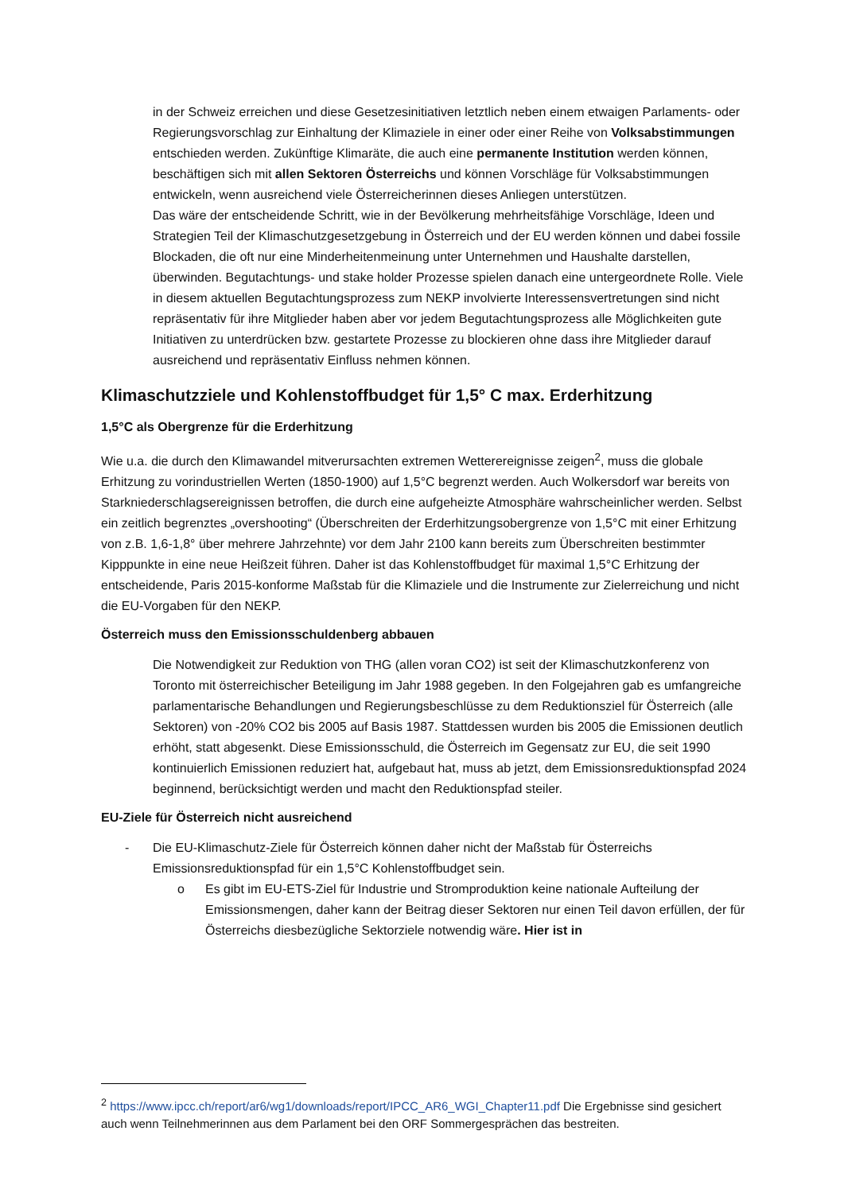in der Schweiz erreichen und diese Gesetzesinitiativen letztlich neben einem etwaigen Parlaments- oder Regierungsvorschlag zur Einhaltung der Klimaziele in einer oder einer Reihe von Volksabstimmungen entschieden werden. Zukünftige Klimaräte, die auch eine permanente Institution werden können, beschäftigen sich mit allen Sektoren Österreichs und können Vorschläge für Volksabstimmungen entwickeln, wenn ausreichend viele Österreicherinnen dieses Anliegen unterstützen.
Das wäre der entscheidende Schritt, wie in der Bevölkerung mehrheitsfähige Vorschläge, Ideen und Strategien Teil der Klimaschutzgesetzgebung in Österreich und der EU werden können und dabei fossile Blockaden, die oft nur eine Minderheitenmeinung unter Unternehmen und Haushalte darstellen, überwinden. Begutachtungs- und stake holder Prozesse spielen danach eine untergeordnete Rolle. Viele in diesem aktuellen Begutachtungsprozess zum NEKP involvierte Interessensvertretungen sind nicht repräsentativ für ihre Mitglieder haben aber vor jedem Begutachtungsprozess alle Möglichkeiten gute Initiativen zu unterdrücken bzw. gestartete Prozesse zu blockieren ohne dass ihre Mitglieder darauf ausreichend und repräsentativ Einfluss nehmen können.
Klimaschutzziele und Kohlenstoffbudget für 1,5° C max. Erderhitzung
1,5°C als Obergrenze für die Erderhitzung
Wie u.a. die durch den Klimawandel mitverursachten extremen Wetterereignisse zeigen<sup>2</sup>, muss die globale Erhitzung zu vorindustriellen Werten (1850-1900) auf 1,5°C begrenzt werden. Auch Wolkersdorf war bereits von Starkniederschlagsereignissen betroffen, die durch eine aufgeheizte Atmosphäre wahrscheinlicher werden. Selbst ein zeitlich begrenztes „overshooting“ (Überschreiten der Erderhitzungsobergrenze von 1,5°C mit einer Erhitzung von z.B. 1,6-1,8° über mehrere Jahrzehnte) vor dem Jahr 2100 kann bereits zum Überschreiten bestimmter Kipppunkte in eine neue Heißzeit führen. Daher ist das Kohlenstoffbudget für maximal 1,5°C Erhitzung der entscheidende, Paris 2015-konforme Maßstab für die Klimaziele und die Instrumente zur Zielerreichung und nicht die EU-Vorgaben für den NEKP.
Österreich muss den Emissionsschuldenberg abbauen
Die Notwendigkeit zur Reduktion von THG (allen voran CO2) ist seit der Klimaschutzkonferenz von Toronto mit österreichischer Beteiligung im Jahr 1988 gegeben. In den Folgejahren gab es umfangreiche parlamentarische Behandlungen und Regierungsbeschlüsse zu dem Reduktionsziel für Österreich (alle Sektoren) von -20% CO2 bis 2005 auf Basis 1987. Stattdessen wurden bis 2005 die Emissionen deutlich erhöht, statt abgesenkt. Diese Emissionsschuld, die Österreich im Gegensatz zur EU, die seit 1990 kontinuierlich Emissionen reduziert hat, aufgebaut hat, muss ab jetzt, dem Emissionsreduktionspfad 2024 beginnend, berücksichtigt werden und macht den Reduktionspfad steiler.
EU-Ziele für Österreich nicht ausreichend
- Die EU-Klimaschutz-Ziele für Österreich können daher nicht der Maßstab für Österreichs Emissionsreduktionspfad für ein 1,5°C Kohlenstoffbudget sein.
o Es gibt im EU-ETS-Ziel für Industrie und Stromproduktion keine nationale Aufteilung der Emissionsmengen, daher kann der Beitrag dieser Sektoren nur einen Teil davon erfüllen, der für Österreichs diesbezügliche Sektorziele notwendig wäre. Hier ist in
<sup>2</sup> https://www.ipcc.ch/report/ar6/wg1/downloads/report/IPCC_AR6_WGI_Chapter11.pdf Die Ergebnisse sind gesichert auch wenn Teilnehmerinnen aus dem Parlament bei den ORF Sommergesprächen das bestreiten.